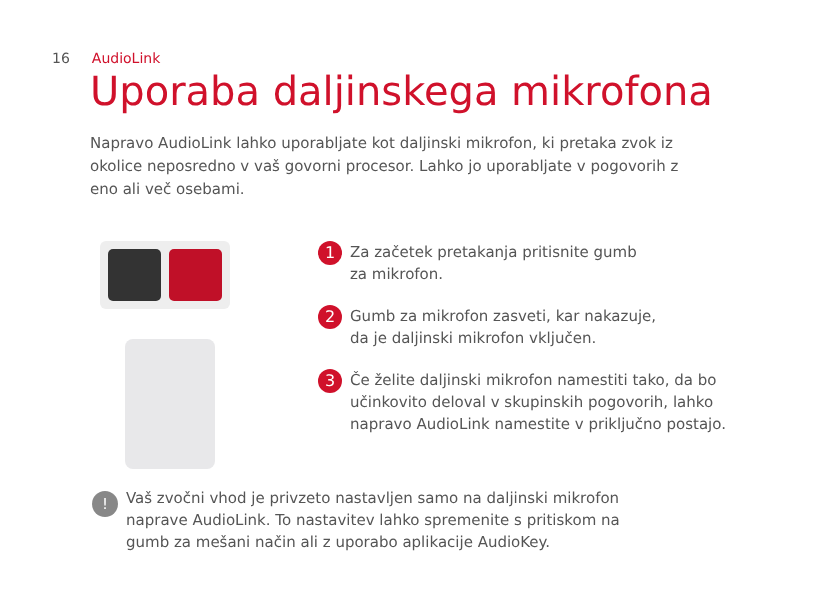16 AudioLink
Uporaba daljinskega mikrofona
Napravo AudioLink lahko uporabljate kot daljinski mikrofon, ki pretaka zvok iz okolice neposredno v vaš govorni procesor. Lahko jo uporabljate v pogovorih z eno ali več osebami.
1
Za začetek pretakanja pritisnite gumb
za mikrofon.
2
Gumb za mikrofon zasveti, kar nakazuje,
da je daljinski mikrofon vključen.
3
Če želite daljinski mikrofon namestiti tako, da bo
učinkovito deloval v skupinskih pogovorih, lahko
napravo AudioLink namestite v priključno postajo.
!
Vaš zvočni vhod je privzeto nastavljen samo na daljinski mikrofon
naprave AudioLink. To nastavitev lahko spremenite s pritiskom na
gumb za mešani način ali z uporabo aplikacije AudioKey.